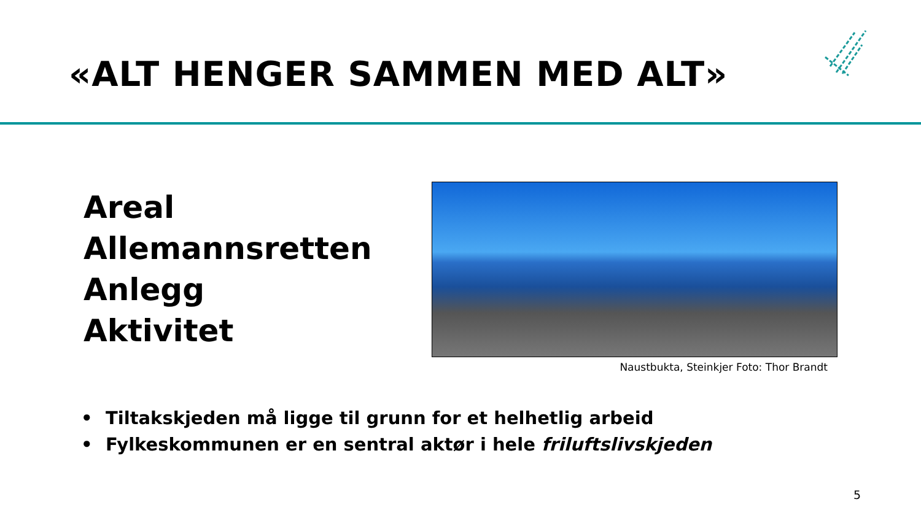«ALT HENGER SAMMEN MED ALT»
Areal
Allemannsretten
Anlegg
Aktivitet
Naustbukta, Steinkjer Foto: Thor Brandt
• Tiltakskjeden må ligge til grunn for et helhetlig arbeid
• Fylkeskommunen er en sentral aktør i hele friluftslivskjeden
5